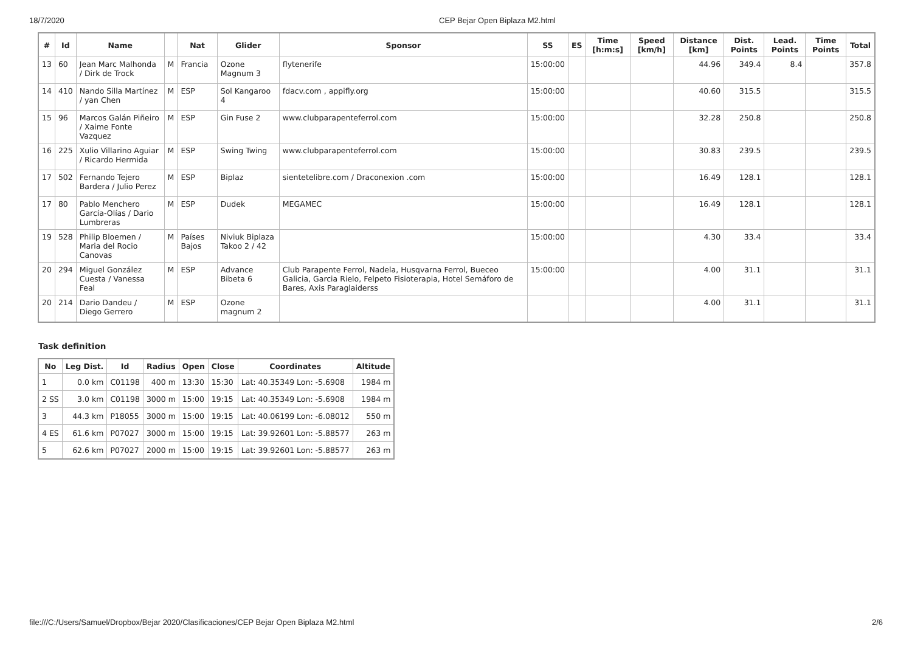18/7/2020 CEP Bejar Open Biplaza M2.html
| # | Id | Name | | Nat | Glider | Sponsor | SS | ES | Time [h:m:s] | Speed [km/h] | Distance [km] | Dist. Points | Lead. Points | Time Points | Total |
| --- | --- | --- | --- | --- | --- | --- | --- | --- | --- | --- | --- | --- | --- | --- | --- |
| 13 | 60 | Jean Marc Malhonda / Dirk de Trock | M | Francia | Ozone Magnum 3 | flytenerife | 15:00:00 | | | | 44.96 | 349.4 | 8.4 | | 357.8 |
| 14 | 410 | Nando Silla Martínez / yan Chen | M | ESP | Sol Kangaroo 4 | fdacv.com , appifly.org | 15:00:00 | | | | 40.60 | 315.5 | | | 315.5 |
| 15 | 96 | Marcos Galán Piñeiro / Xaime Fonte Vazquez | M | ESP | Gin Fuse 2 | www.clubparapenteferrol.com | 15:00:00 | | | | 32.28 | 250.8 | | | 250.8 |
| 16 | 225 | Xulio Villarino Aguiar / Ricardo Hermida | M | ESP | Swing Twing | www.clubparapenteferrol.com | 15:00:00 | | | | 30.83 | 239.5 | | | 239.5 |
| 17 | 502 | Fernando Tejero Bardera / Julio Perez | M | ESP | Biplaz | sientetelibre.com / Draconexion .com | 15:00:00 | | | | 16.49 | 128.1 | | | 128.1 |
| 17 | 80 | Pablo Menchero García-Olías / Dario Lumbreras | M | ESP | Dudek | MEGAMEC | 15:00:00 | | | | 16.49 | 128.1 | | | 128.1 |
| 19 | 528 | Philip Bloemen / Maria del Rocio Canovas | M | Países Bajos | Niviuk Biplaza Takoo 2 / 42 | | 15:00:00 | | | | 4.30 | 33.4 | | | 33.4 |
| 20 | 294 | Miguel González Cuesta / Vanessa Feal | M | ESP | Advance Bibeta 6 | Club Parapente Ferrol, Nadela, Husqvarna Ferrol, Bueceo Galicia, Garcia Rielo, Felpeto Fisioterapia, Hotel Semáforo de Bares, Axis Paraglaiderss | 15:00:00 | | | | 4.00 | 31.1 | | | 31.1 |
| 20 | 214 | Dario Dandeu / Diego Gerrero | M | ESP | Ozone magnum 2 | | | | | | 4.00 | 31.1 | | | 31.1 |
Task definition
| No | Leg Dist. | Id | Radius | Open | Close | Coordinates | Altitude |
| --- | --- | --- | --- | --- | --- | --- | --- |
| 1 | 0.0 km | C01198 | 400 m | 13:30 | 15:30 | Lat: 40.35349 Lon: -5.6908 | 1984 m |
| 2 SS | 3.0 km | C01198 | 3000 m | 15:00 | 19:15 | Lat: 40.35349 Lon: -5.6908 | 1984 m |
| 3 | 44.3 km | P18055 | 3000 m | 15:00 | 19:15 | Lat: 40.06199 Lon: -6.08012 | 550 m |
| 4 ES | 61.6 km | P07027 | 3000 m | 15:00 | 19:15 | Lat: 39.92601 Lon: -5.88577 | 263 m |
| 5 | 62.6 km | P07027 | 2000 m | 15:00 | 19:15 | Lat: 39.92601 Lon: -5.88577 | 263 m |
file:///C:/Users/Samuel/Dropbox/Bejar 2020/Clasificaciones/CEP Bejar Open Biplaza M2.html 2/6